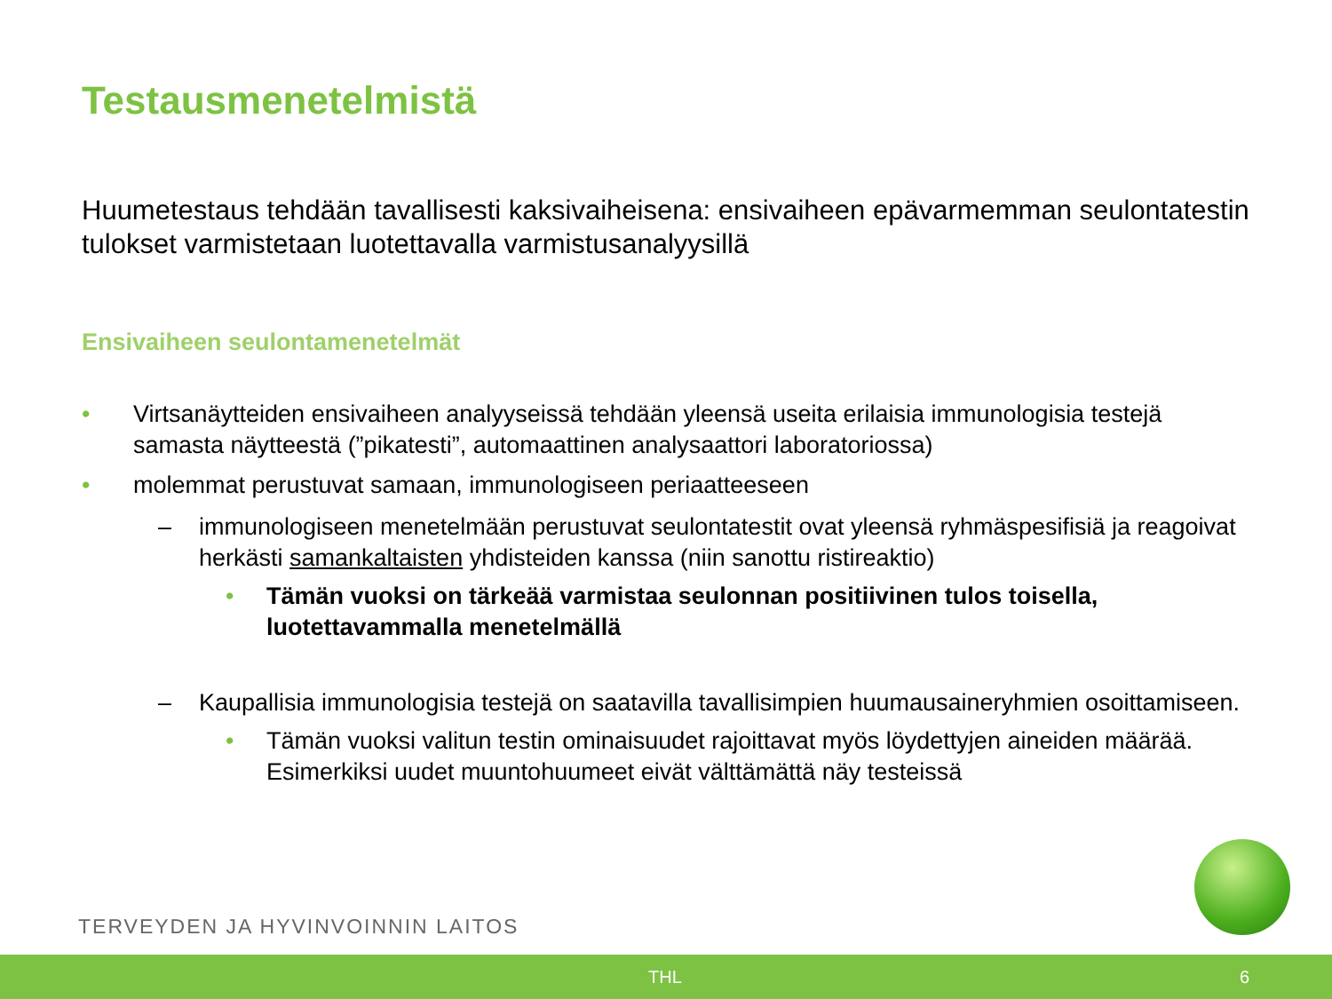Testausmenetelmistä
Huumetestaus tehdään tavallisesti kaksivaiheisena: ensivaiheen epävarmemman seulontatestin tulokset varmistetaan luotettavalla varmistusanalyysillä
Ensivaiheen seulontamenetelmät
• Virtsanäytteiden ensivaiheen analyyseissä tehdään yleensä useita erilaisia immunologisia testejä samasta näytteestä (”pikatesti”, automaattinen analysaattori laboratoriossa)
• molemmat perustuvat samaan, immunologiseen periaatteeseen
– immunologiseen menetelmään perustuvat seulontatestit ovat yleensä ryhmäspesifisiä ja reagoivat herkästi samankaltaisten yhdisteiden kanssa (niin sanottu ristireaktio)
• Tämän vuoksi on tärkeää varmistaa seulonnan positiivinen tulos toisella, luotettavammalla menetelmällä
– Kaupallisia immunologisia testejä on saatavilla tavallisimpien huumausaineryhmien osoittamiseen.
• Tämän vuoksi valitun testin ominaisuudet rajoittavat myös löydettyjen aineiden määrää. Esimerkiksi uudet muuntohuumeet eivät välttämättä näy testeissä
TERVEYDEN JA HYVINVOINNIN LAITOS
THL 6